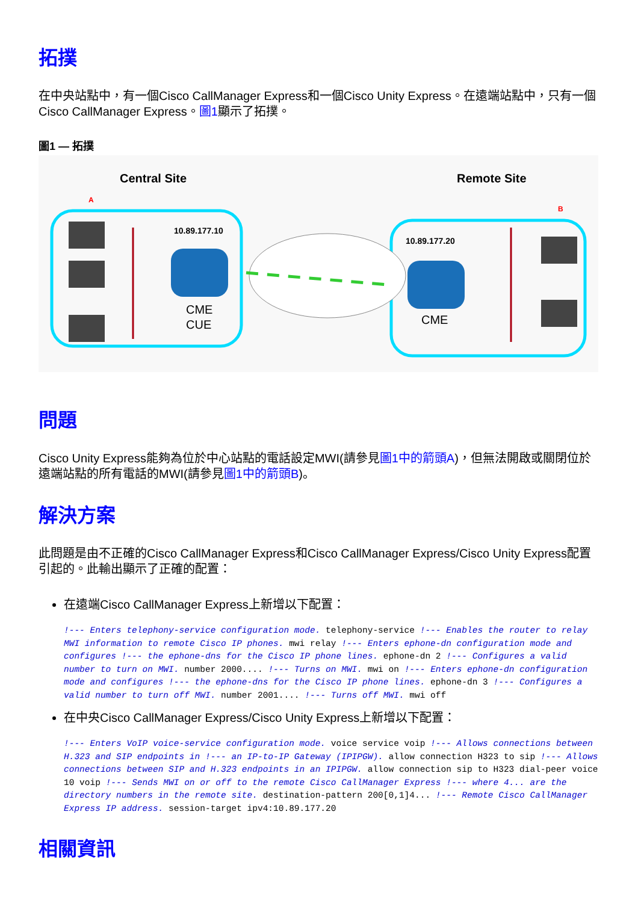拓撲
在中央站點中，有一個Cisco CallManager Express和一個Cisco Unity Express。在遠端站點中，只有一個Cisco CallManager Express。圖1顯示了拓撲。
圖1 — 拓撲
Central Site
Remote Site
A
B
10.89.177.10
10.89.177.20
CME
CUE
CME
問題
Cisco Unity Express能夠為位於中心站點的電話設定MWI(請參見圖1中的箭頭A)，但無法開啟或關閉位於遠端站點的所有電話的MWI(請參見圖1中的箭頭B)。
解決方案
此問題是由不正確的Cisco CallManager Express和Cisco CallManager Express/Cisco Unity Express配置引起的。此輸出顯示了正確的配置：
在遠端Cisco CallManager Express上新增以下配置：
!--- Enters telephony-service configuration mode. telephony-service !--- Enables the router to relay MWI information to remote Cisco IP phones. mwi relay !--- Enters ephone-dn configuration mode and configures !--- the ephone-dns for the Cisco IP phone lines. ephone-dn 2 !--- Configures a valid number to turn on MWI. number 2000.... !--- Turns on MWI. mwi on !--- Enters ephone-dn configuration mode and configures !--- the ephone-dns for the Cisco IP phone lines. ephone-dn 3 !--- Configures a valid number to turn off MWI. number 2001.... !--- Turns off MWI. mwi off
在中央Cisco CallManager Express/Cisco Unity Express上新增以下配置：
!--- Enters VoIP voice-service configuration mode. voice service voip !--- Allows connections between H.323 and SIP endpoints in !--- an IP-to-IP Gateway (IPIPGW). allow connection H323 to sip !--- Allows connections between SIP and H.323 endpoints in an IPIPGW. allow connection sip to H323 dial-peer voice 10 voip !--- Sends MWI on or off to the remote Cisco CallManager Express !--- where 4... are the directory numbers in the remote site. destination-pattern 200[0,1]4... !--- Remote Cisco CallManager Express IP address. session-target ipv4:10.89.177.20
相關資訊